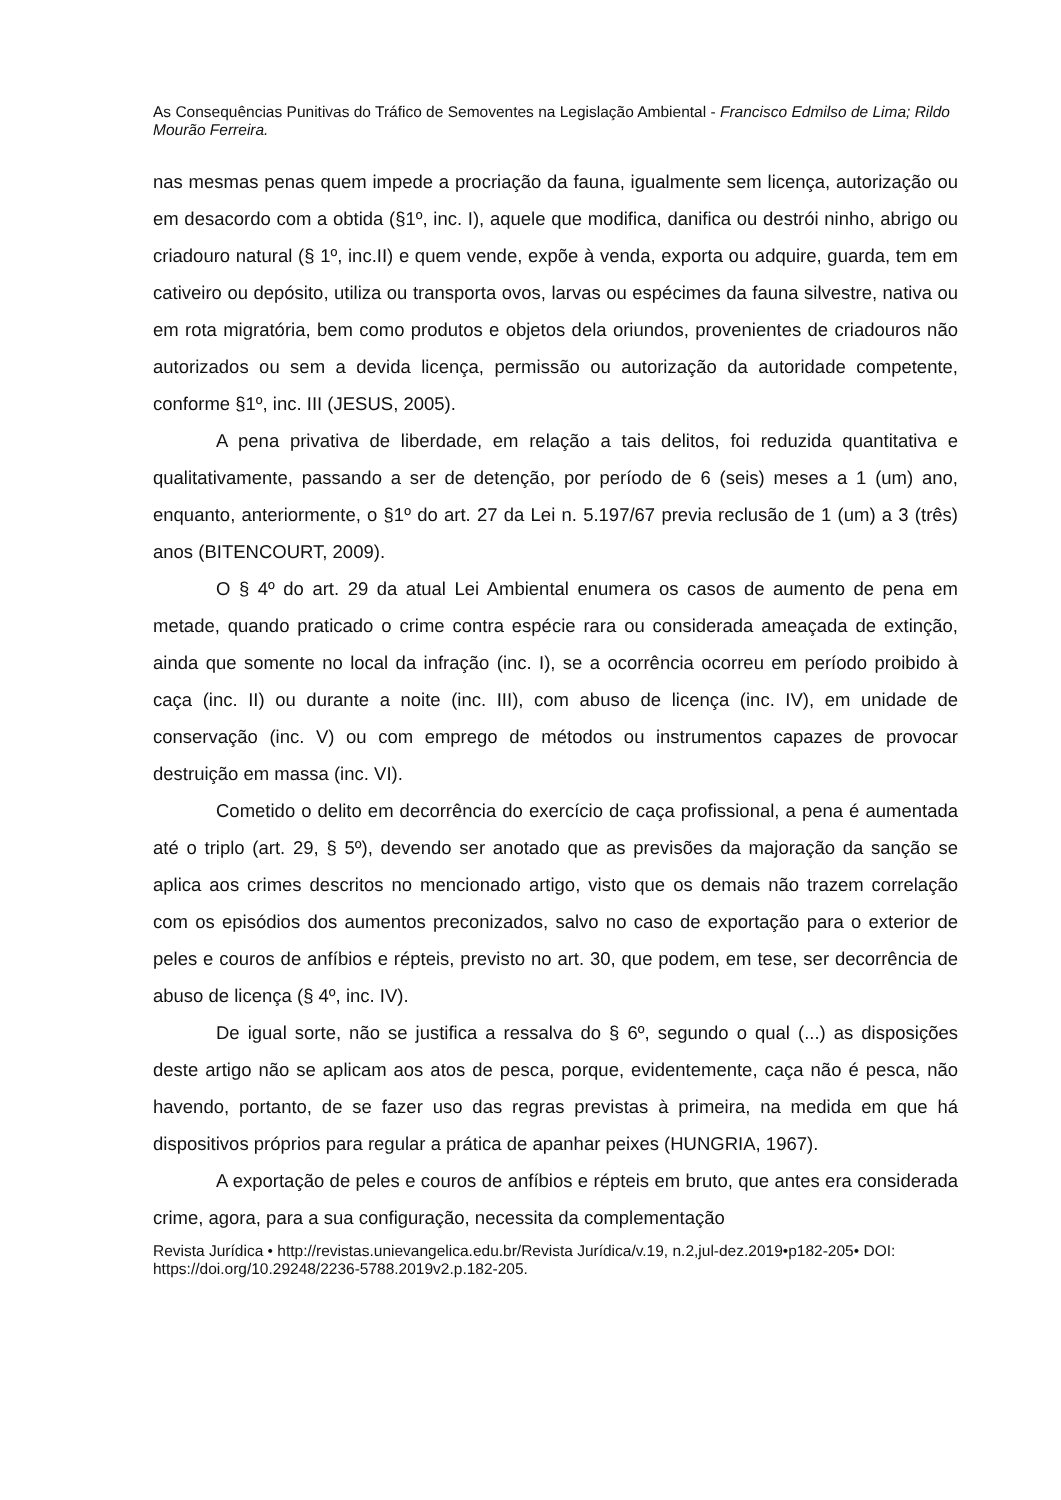As Consequências Punitivas do Tráfico de Semoventes na Legislação Ambiental - Francisco Edmilso de Lima; Rildo Mourão Ferreira.
nas mesmas penas quem impede a procriação da fauna, igualmente sem licença, autorização ou em desacordo com a obtida (§1º, inc. I), aquele que modifica, danifica ou destrói ninho, abrigo ou criadouro natural (§ 1º, inc.II) e quem vende, expõe à venda, exporta ou adquire, guarda, tem em cativeiro ou depósito, utiliza ou transporta ovos, larvas ou espécimes da fauna silvestre, nativa ou em rota migratória, bem como produtos e objetos dela oriundos, provenientes de criadouros não autorizados ou sem a devida licença, permissão ou autorização da autoridade competente, conforme §1º, inc. III (JESUS, 2005).
A pena privativa de liberdade, em relação a tais delitos, foi reduzida quantitativa e qualitativamente, passando a ser de detenção, por período de 6 (seis) meses a 1 (um) ano, enquanto, anteriormente, o §1º do art. 27 da Lei n. 5.197/67 previa reclusão de 1 (um) a 3 (três) anos (BITENCOURT, 2009).
O § 4º do art. 29 da atual Lei Ambiental enumera os casos de aumento de pena em metade, quando praticado o crime contra espécie rara ou considerada ameaçada de extinção, ainda que somente no local da infração (inc. I), se a ocorrência ocorreu em período proibido à caça (inc. II) ou durante a noite (inc. III), com abuso de licença (inc. IV), em unidade de conservação (inc. V) ou com emprego de métodos ou instrumentos capazes de provocar destruição em massa (inc. VI).
Cometido o delito em decorrência do exercício de caça profissional, a pena é aumentada até o triplo (art. 29, § 5º), devendo ser anotado que as previsões da majoração da sanção se aplica aos crimes descritos no mencionado artigo, visto que os demais não trazem correlação com os episódios dos aumentos preconizados, salvo no caso de exportação para o exterior de peles e couros de anfíbios e répteis, previsto no art. 30, que podem, em tese, ser decorrência de abuso de licença (§ 4º, inc. IV).
De igual sorte, não se justifica a ressalva do § 6º, segundo o qual (...) as disposições deste artigo não se aplicam aos atos de pesca, porque, evidentemente, caça não é pesca, não havendo, portanto, de se fazer uso das regras previstas à primeira, na medida em que há dispositivos próprios para regular a prática de apanhar peixes (HUNGRIA, 1967).
A exportação de peles e couros de anfíbios e répteis em bruto, que antes era considerada crime, agora, para a sua configuração, necessita da complementação
Revista Jurídica • http://revistas.unievangelica.edu.br/Revista Jurídica/v.19, n.2,jul-dez.2019•p182-205• DOI: https://doi.org/10.29248/2236-5788.2019v2.p.182-205.